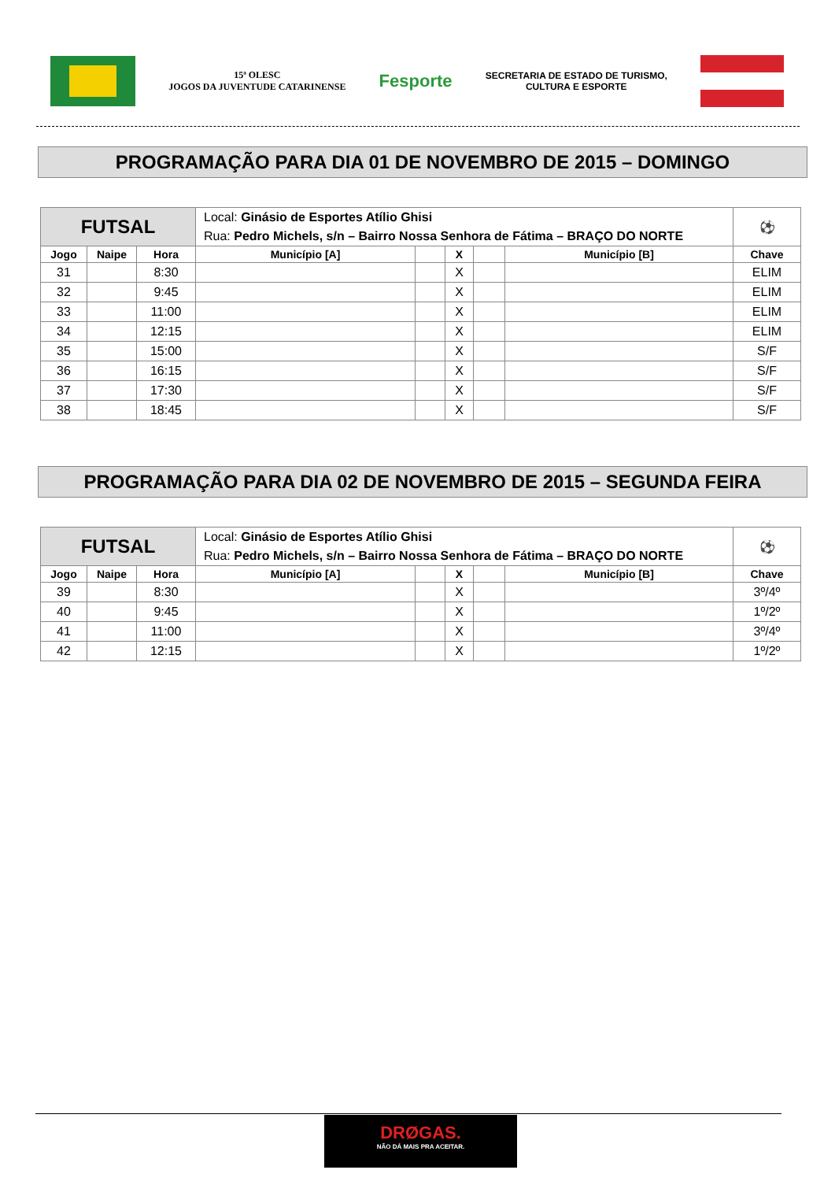15ª OLESC
JOGOS DA JUVENTUDE CATARINENSE
Fesporte
SECRETARIA DE ESTADO DE TURISMO,
CULTURA E ESPORTE
PROGRAMAÇÃO PARA DIA 01 DE NOVEMBRO DE 2015 – DOMINGO
| FUTSAL | | | Local: Ginásio de Esportes Atílio Ghisi Rua: Pedro Michels, s/n – Bairro Nossa Senhora de Fátima – BRAÇO DO NORTE | | | | | ⚽ |
| Jogo | Naipe | Hora | Município [A] | | X | | Município [B] | Chave |
| 31 | | 8:30 | | | X | | | ELIM |
| 32 | | 9:45 | | | X | | | ELIM |
| 33 | | 11:00 | | | X | | | ELIM |
| 34 | | 12:15 | | | X | | | ELIM |
| 35 | | 15:00 | | | X | | | S/F |
| 36 | | 16:15 | | | X | | | S/F |
| 37 | | 17:30 | | | X | | | S/F |
| 38 | | 18:45 | | | X | | | S/F |
PROGRAMAÇÃO PARA DIA 02 DE NOVEMBRO DE 2015 – SEGUNDA FEIRA
| FUTSAL | | | Local: Ginásio de Esportes Atílio Ghisi Rua: Pedro Michels, s/n – Bairro Nossa Senhora de Fátima – BRAÇO DO NORTE | | | | | ⚽ |
| Jogo | Naipe | Hora | Município [A] | | X | | Município [B] | Chave |
| 39 | | 8:30 | | | X | | | 3º/4º |
| 40 | | 9:45 | | | X | | | 1º/2º |
| 41 | | 11:00 | | | X | | | 3º/4º |
| 42 | | 12:15 | | | X | | | 1º/2º |
DRØGAS.
NÃO DÁ MAIS PRA ACEITAR.